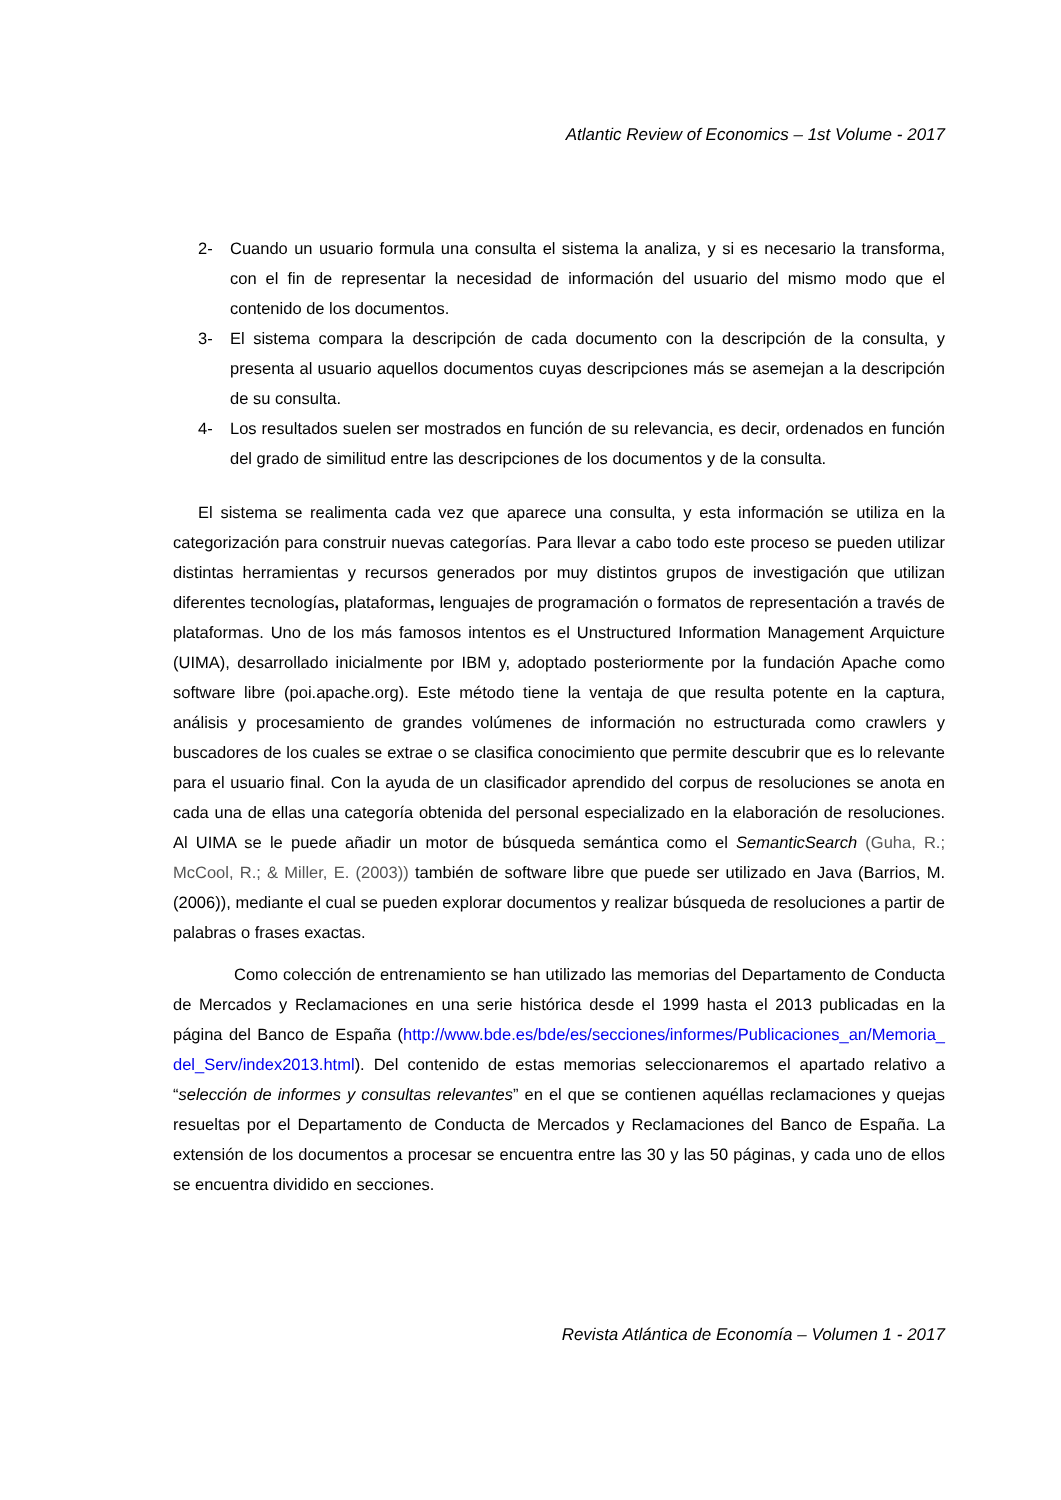Atlantic Review of Economics – 1st Volume - 2017
2- Cuando un usuario formula una consulta el sistema la analiza, y si es necesario la transforma, con el fin de representar la necesidad de información del usuario del mismo modo que el contenido de los documentos.
3- El sistema compara la descripción de cada documento con la descripción de la consulta, y presenta al usuario aquellos documentos cuyas descripciones más se asemejan a la descripción de su consulta.
4- Los resultados suelen ser mostrados en función de su relevancia, es decir, ordenados en función del grado de similitud entre las descripciones de los documentos y de la consulta.
El sistema se realimenta cada vez que aparece una consulta, y esta información se utiliza en la categorización para construir nuevas categorías. Para llevar a cabo todo este proceso se pueden utilizar distintas herramientas y recursos generados por muy distintos grupos de investigación que utilizan diferentes tecnologías, plataformas, lenguajes de programación o formatos de representación a través de plataformas. Uno de los más famosos intentos es el Unstructured Information Management Arquicture (UIMA), desarrollado inicialmente por IBM y, adoptado posteriormente por la fundación Apache como software libre (poi.apache.org). Este método tiene la ventaja de que resulta potente en la captura, análisis y procesamiento de grandes volúmenes de información no estructurada como crawlers y buscadores de los cuales se extrae o se clasifica conocimiento que permite descubrir que es lo relevante para el usuario final. Con la ayuda de un clasificador aprendido del corpus de resoluciones se anota en cada una de ellas una categoría obtenida del personal especializado en la elaboración de resoluciones. Al UIMA se le puede añadir un motor de búsqueda semántica como el SemanticSearch (Guha, R.; McCool, R.; & Miller, E. (2003)) también de software libre que puede ser utilizado en Java (Barrios, M. (2006)), mediante el cual se pueden explorar documentos y realizar búsqueda de resoluciones a partir de palabras o frases exactas.
Como colección de entrenamiento se han utilizado las memorias del Departamento de Conducta de Mercados y Reclamaciones en una serie histórica desde el 1999 hasta el 2013 publicadas en la página del Banco de España (http://www.bde.es/bde/es/secciones/informes/Publicaciones_an/Memoria_del_Serv/index2013.html). Del contenido de estas memorias seleccionaremos el apartado relativo a “selección de informes y consultas relevantes” en el que se contienen aquéllas reclamaciones y quejas resueltas por el Departamento de Conducta de Mercados y Reclamaciones del Banco de España. La extensión de los documentos a procesar se encuentra entre las 30 y las 50 páginas, y cada uno de ellos se encuentra dividido en secciones.
Revista Atlántica de Economía – Volumen 1 - 2017